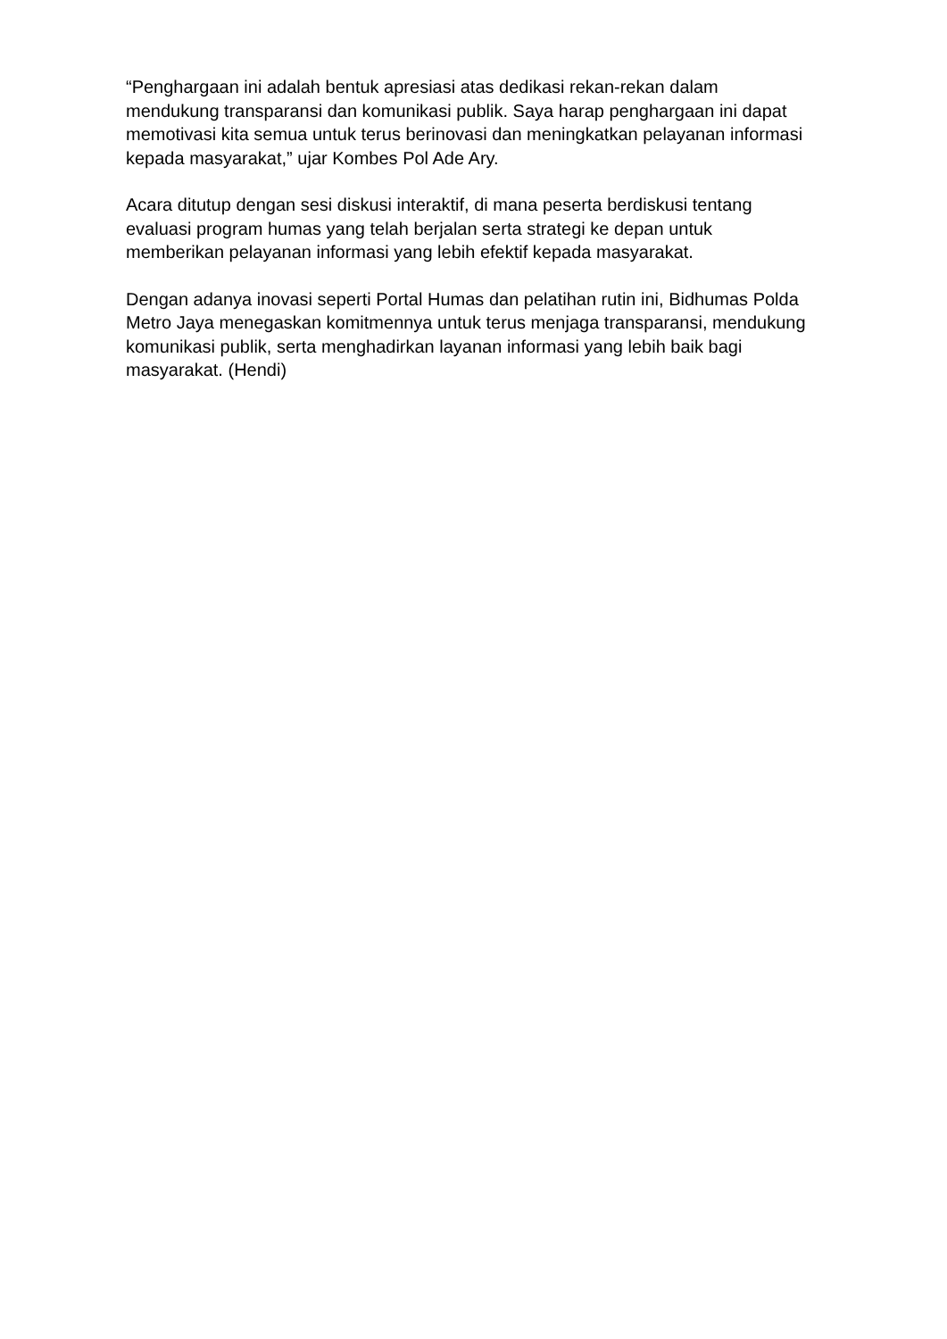“Penghargaan ini adalah bentuk apresiasi atas dedikasi rekan-rekan dalam mendukung transparansi dan komunikasi publik. Saya harap penghargaan ini dapat memotivasi kita semua untuk terus berinovasi dan meningkatkan pelayanan informasi kepada masyarakat,” ujar Kombes Pol Ade Ary.
Acara ditutup dengan sesi diskusi interaktif, di mana peserta berdiskusi tentang evaluasi program humas yang telah berjalan serta strategi ke depan untuk memberikan pelayanan informasi yang lebih efektif kepada masyarakat.
Dengan adanya inovasi seperti Portal Humas dan pelatihan rutin ini, Bidhumas Polda Metro Jaya menegaskan komitmennya untuk terus menjaga transparansi, mendukung komunikasi publik, serta menghadirkan layanan informasi yang lebih baik bagi masyarakat. (Hendi)